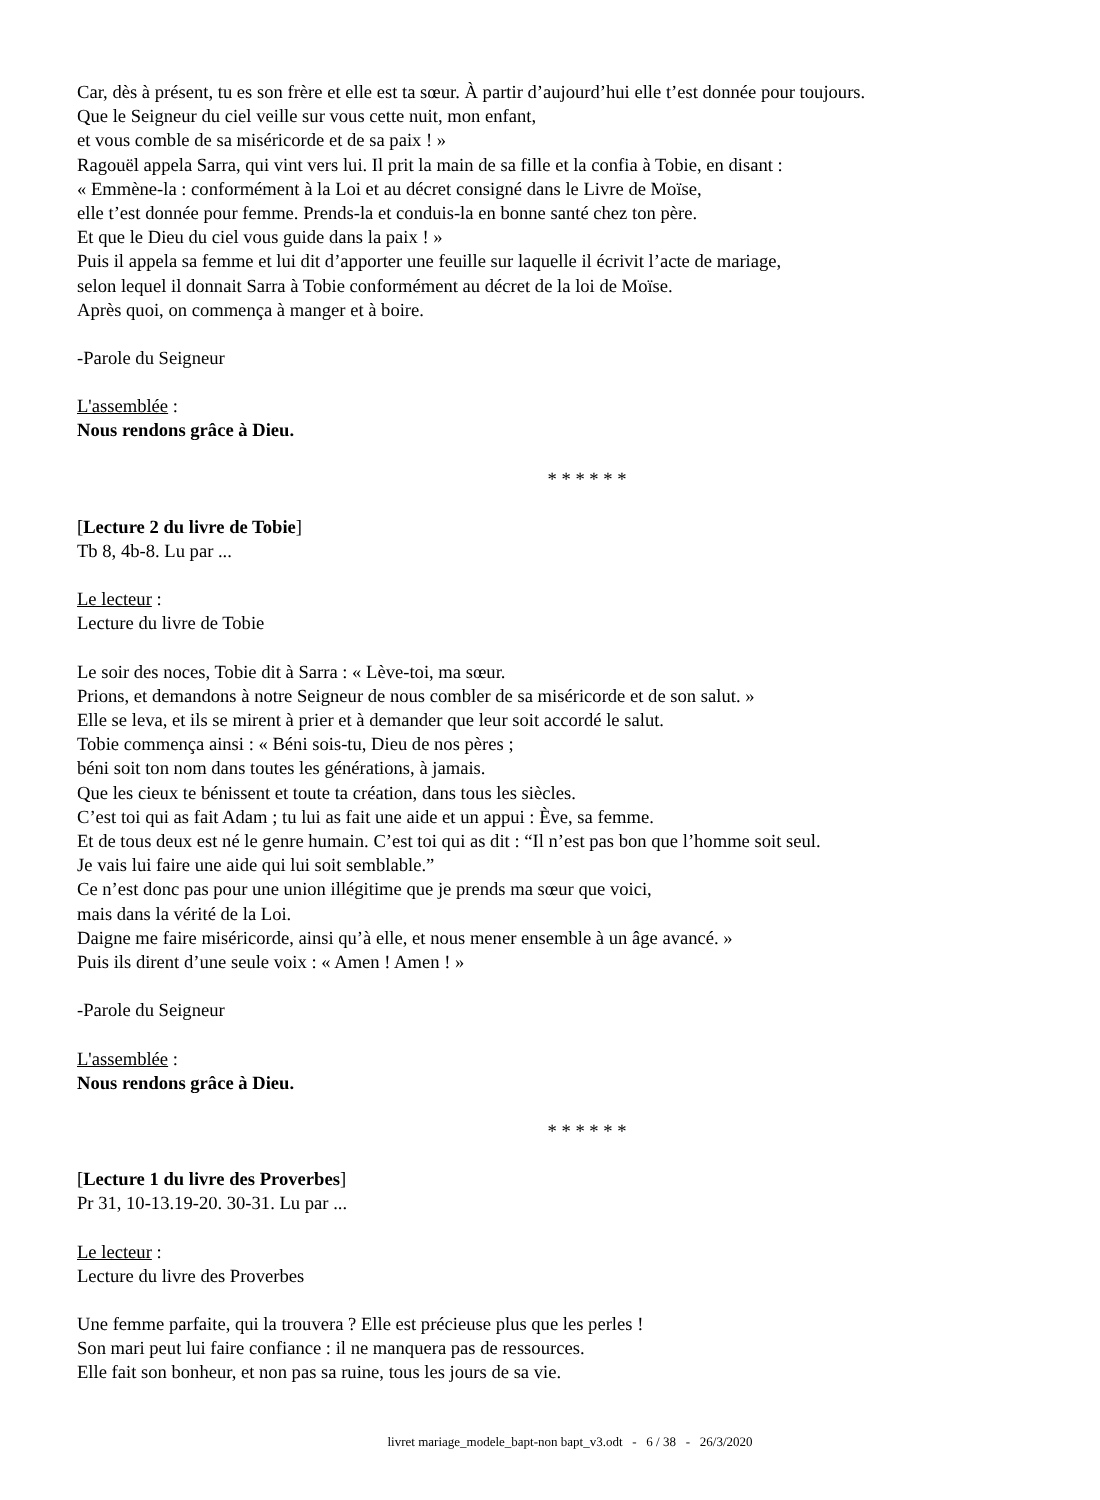Car, dès à présent, tu es son frère et elle est ta sœur. À partir d’aujourd’hui elle t’est donnée pour toujours.
Que le Seigneur du ciel veille sur vous cette nuit, mon enfant,
et vous comble de sa miséricorde et de sa paix ! »
Ragouël appela Sarra, qui vint vers lui. Il prit la main de sa fille et la confia à Tobie, en disant :
« Emmène-la : conformément à la Loi et au décret consigné dans le Livre de Moïse,
elle t’est donnée pour femme. Prends-la et conduis-la en bonne santé chez ton père.
Et que le Dieu du ciel vous guide dans la paix ! »
Puis il appela sa femme et lui dit d’apporter une feuille sur laquelle il écrivit l’acte de mariage,
selon lequel il donnait Sarra à Tobie conformément au décret de la loi de Moïse.
Après quoi, on commença à manger et à boire.
-Parole du Seigneur
L'assemblée :
Nous rendons grâce à Dieu.
* * * * * *
[Lecture 2 du livre de Tobie]
Tb 8, 4b-8. Lu par ...
Le lecteur :
Lecture du livre de Tobie
Le soir des noces, Tobie dit à Sarra : « Lève-toi, ma sœur.
Prions, et demandons à notre Seigneur de nous combler de sa miséricorde et de son salut. »
Elle se leva, et ils se mirent à prier et à demander que leur soit accordé le salut.
Tobie commença ainsi : « Béni sois-tu, Dieu de nos pères ;
béni soit ton nom dans toutes les générations, à jamais.
Que les cieux te bénissent et toute ta création, dans tous les siècles.
C’est toi qui as fait Adam ; tu lui as fait une aide et un appui : Ève, sa femme.
Et de tous deux est né le genre humain. C’est toi qui as dit : “Il n’est pas bon que l’homme soit seul.
Je vais lui faire une aide qui lui soit semblable.”
Ce n’est donc pas pour une union illégitime que je prends ma sœur que voici,
mais dans la vérité de la Loi.
Daigne me faire miséricorde, ainsi qu’à elle, et nous mener ensemble à un âge avancé. »
Puis ils dirent d’une seule voix : « Amen ! Amen ! »
-Parole du Seigneur
L'assemblée :
Nous rendons grâce à Dieu.
* * * * * *
[Lecture 1 du livre des Proverbes]
Pr 31, 10-13.19-20. 30-31. Lu par ...
Le lecteur :
Lecture du livre des Proverbes
Une femme parfaite, qui la trouvera ? Elle est précieuse plus que les perles !
Son mari peut lui faire confiance : il ne manquera pas de ressources.
Elle fait son bonheur, et non pas sa ruine, tous les jours de sa vie.
livret mariage_modele_bapt-non bapt_v3.odt - 6 / 38 - 26/3/2020